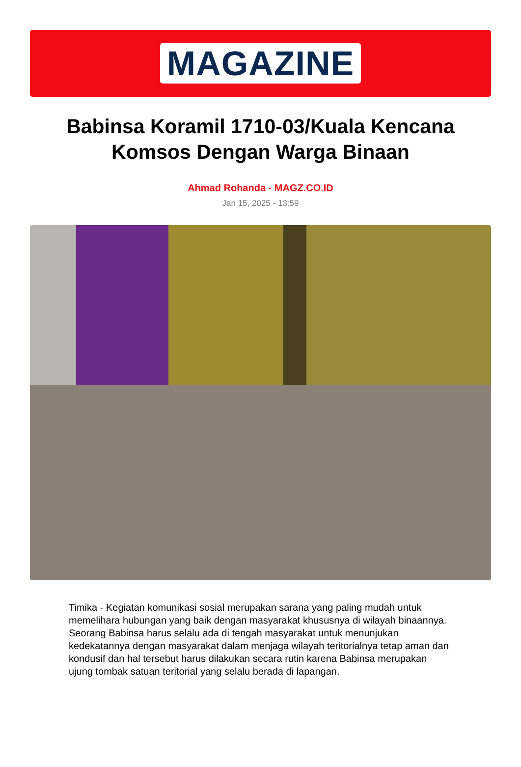MAGAZINE
Babinsa Koramil 1710-03/Kuala Kencana Komsos Dengan Warga Binaan
Ahmad Rohanda - MAGZ.CO.ID
Jan 15, 2025 - 13:59
Timika - Kegiatan komunikasi sosial merupakan sarana yang paling mudah untuk memelihara hubungan yang baik dengan masyarakat khususnya di wilayah binaannya. Seorang Babinsa harus selalu ada di tengah masyarakat untuk menunjukan kedekatannya dengan masyarakat dalam menjaga wilayah teritorialnya tetap aman dan kondusif dan hal tersebut harus dilakukan secara rutin karena Babinsa merupakan ujung tombak satuan teritorial yang selalu berada di lapangan.